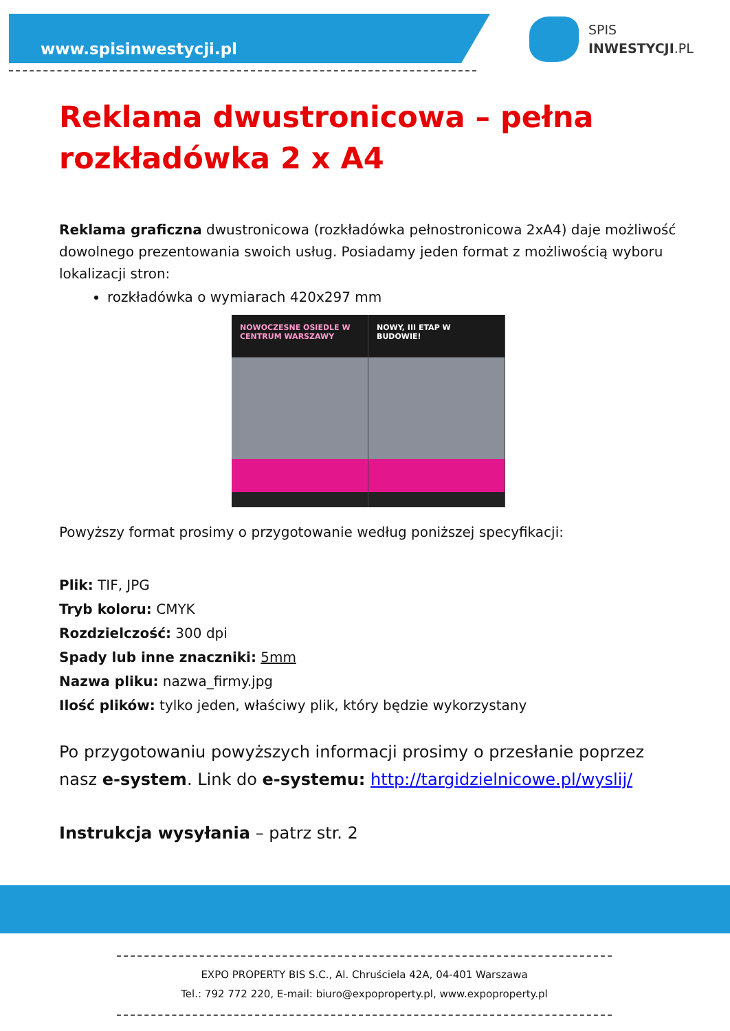www.spisinwestycji.pl
SPIS
INWESTYCJI.PL
Reklama dwustronicowa – pełna rozkładówka 2 x A4
Reklama graficzna dwustronicowa (rozkładówka pełnostronicowa 2xA4) daje możliwość dowolnego prezentowania swoich usług. Posiadamy jeden format z możliwością wyboru lokalizacji stron:
rozkładówka o wymiarach 420x297 mm
NOWOCZESNE OSIEDLE W CENTRUM WARSZAWY
NOWY, III ETAP W BUDOWIE!
Powyższy format prosimy o przygotowanie według poniższej specyfikacji:
Plik: TIF, JPG
Tryb koloru: CMYK
Rozdzielczość: 300 dpi
Spady lub inne znaczniki: 5mm
Nazwa pliku: nazwa_firmy.jpg
Ilość plików: tylko jeden, właściwy plik, który będzie wykorzystany
Po przygotowaniu powyższych informacji prosimy o przesłanie poprzez nasz e-system. Link do e-systemu: http://targidzielnicowe.pl/wyslij/
Instrukcja wysyłania – patrz str. 2
EXPO PROPERTY BIS S.C., Al. Chruściela 42A, 04-401 Warszawa
Tel.: 792 772 220, E-mail: biuro@expoproperty.pl, www.expoproperty.pl